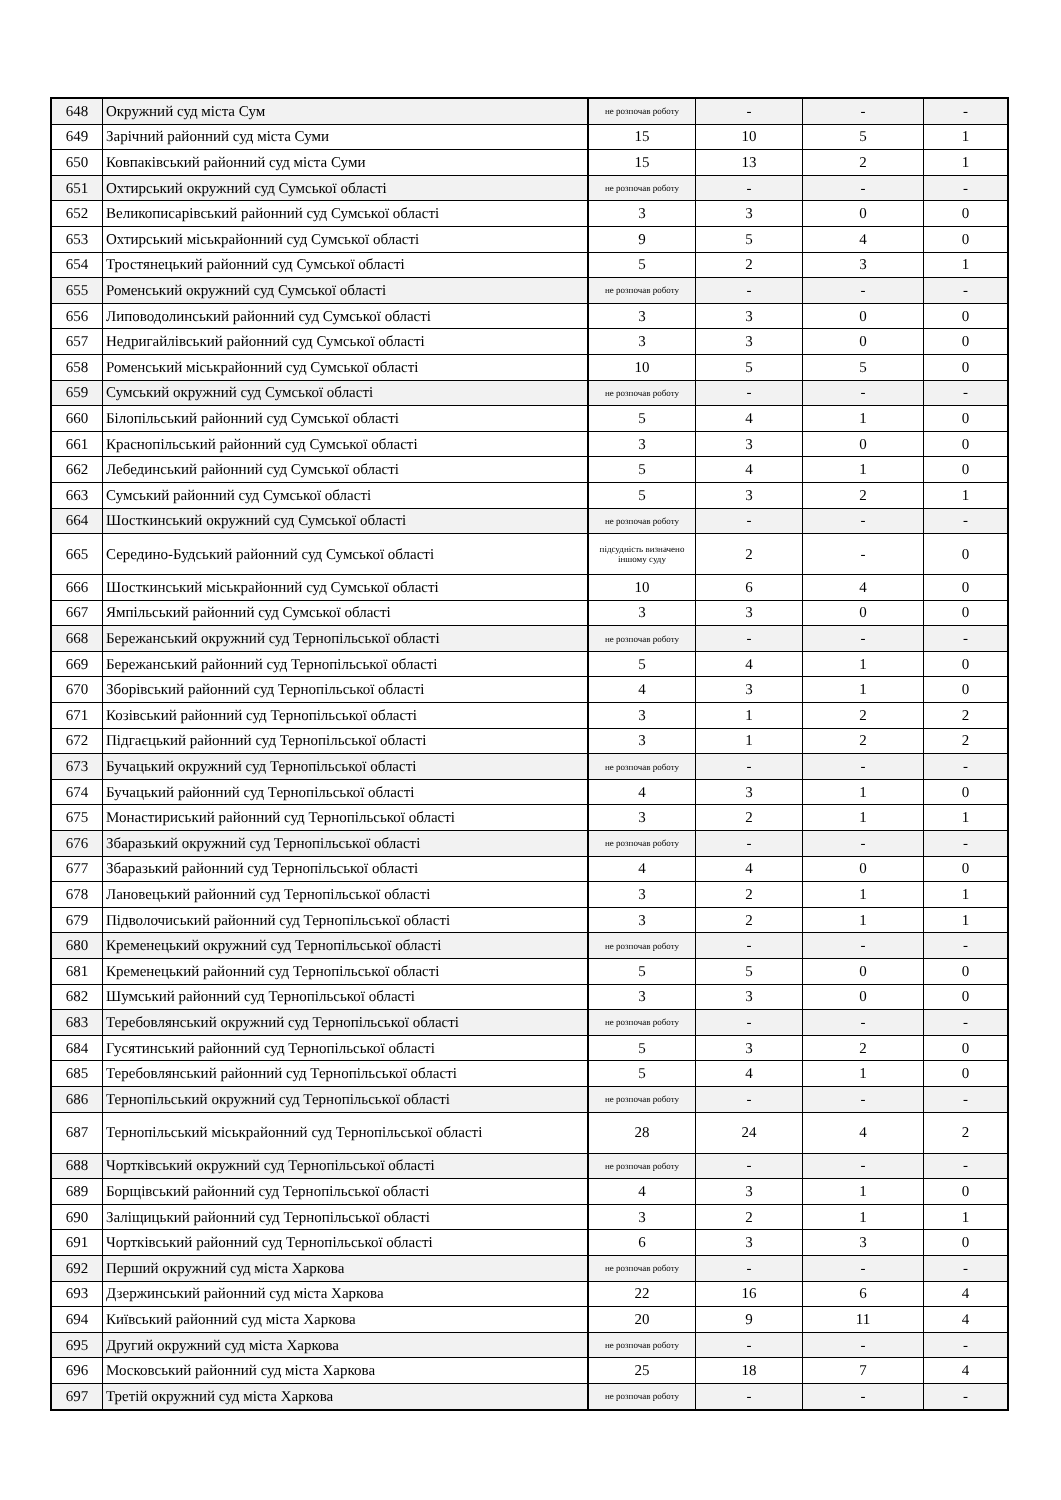| 648 | Окружний суд міста Сум | не розпочав роботу | - | - | - |
| 649 | Зарічний районний суд міста Суми | 15 | 10 | 5 | 1 |
| 650 | Ковпаківський районний суд міста Суми | 15 | 13 | 2 | 1 |
| 651 | Охтирський окружний суд Сумської області | не розпочав роботу | - | - | - |
| 652 | Великописарівський районний суд Сумської області | 3 | 3 | 0 | 0 |
| 653 | Охтирський міськрайонний суд Сумської області | 9 | 5 | 4 | 0 |
| 654 | Тростянецький районний суд Сумської області | 5 | 2 | 3 | 1 |
| 655 | Роменський окружний суд Сумської області | не розпочав роботу | - | - | - |
| 656 | Липоводолинський районний суд Сумської області | 3 | 3 | 0 | 0 |
| 657 | Недригайлівський районний суд Сумської області | 3 | 3 | 0 | 0 |
| 658 | Роменський міськрайонний суд Сумської області | 10 | 5 | 5 | 0 |
| 659 | Сумський окружний суд Сумської області | не розпочав роботу | - | - | - |
| 660 | Білопільський районний суд Сумської області | 5 | 4 | 1 | 0 |
| 661 | Краснопільський районний суд Сумської області | 3 | 3 | 0 | 0 |
| 662 | Лебединський районний суд Сумської області | 5 | 4 | 1 | 0 |
| 663 | Сумський районний суд Сумської області | 5 | 3 | 2 | 1 |
| 664 | Шосткинський окружний суд Сумської області | не розпочав роботу | - | - | - |
| 665 | Середино-Будський районний суд Сумської області | підсудність визначено іншому суду | 2 | - | 0 |
| 666 | Шосткинський міськрайонний суд Сумської області | 10 | 6 | 4 | 0 |
| 667 | Ямпільський районний суд Сумської області | 3 | 3 | 0 | 0 |
| 668 | Бережанський окружний суд Тернопільської області | не розпочав роботу | - | - | - |
| 669 | Бережанський районний суд Тернопільської області | 5 | 4 | 1 | 0 |
| 670 | Зборівський районний суд Тернопільської області | 4 | 3 | 1 | 0 |
| 671 | Козівський районний суд Тернопільської області | 3 | 1 | 2 | 2 |
| 672 | Підгаєцький районний суд Тернопільської області | 3 | 1 | 2 | 2 |
| 673 | Бучацький окружний суд Тернопільської області | не розпочав роботу | - | - | - |
| 674 | Бучацький районний суд Тернопільської області | 4 | 3 | 1 | 0 |
| 675 | Монастириський районний суд Тернопільської області | 3 | 2 | 1 | 1 |
| 676 | Збаразький окружний суд Тернопільської області | не розпочав роботу | - | - | - |
| 677 | Збаразький районний суд Тернопільської області | 4 | 4 | 0 | 0 |
| 678 | Лановецький районний суд Тернопільської області | 3 | 2 | 1 | 1 |
| 679 | Підволочиський районний суд Тернопільської області | 3 | 2 | 1 | 1 |
| 680 | Кременецький окружний суд Тернопільської області | не розпочав роботу | - | - | - |
| 681 | Кременецький районний суд Тернопільської області | 5 | 5 | 0 | 0 |
| 682 | Шумський районний суд Тернопільської області | 3 | 3 | 0 | 0 |
| 683 | Теребовлянський окружний суд Тернопільської області | не розпочав роботу | - | - | - |
| 684 | Гусятинський районний суд Тернопільської області | 5 | 3 | 2 | 0 |
| 685 | Теребовлянський районний суд Тернопільської області | 5 | 4 | 1 | 0 |
| 686 | Тернопільський окружний суд Тернопільської області | не розпочав роботу | - | - | - |
| 687 | Тернопільський міськрайонний суд Тернопільської області | 28 | 24 | 4 | 2 |
| 688 | Чортківський окружний суд Тернопільської області | не розпочав роботу | - | - | - |
| 689 | Борщівський районний суд Тернопільської області | 4 | 3 | 1 | 0 |
| 690 | Заліщицький районний суд Тернопільської області | 3 | 2 | 1 | 1 |
| 691 | Чортківський районний суд Тернопільської області | 6 | 3 | 3 | 0 |
| 692 | Перший окружний суд міста Харкова | не розпочав роботу | - | - | - |
| 693 | Дзержинський районний суд міста Харкова | 22 | 16 | 6 | 4 |
| 694 | Київський районний суд міста Харкова | 20 | 9 | 11 | 4 |
| 695 | Другий окружний суд міста Харкова | не розпочав роботу | - | - | - |
| 696 | Московський районний суд міста Харкова | 25 | 18 | 7 | 4 |
| 697 | Третій окружний суд міста Харкова | не розпочав роботу | - | - | - |